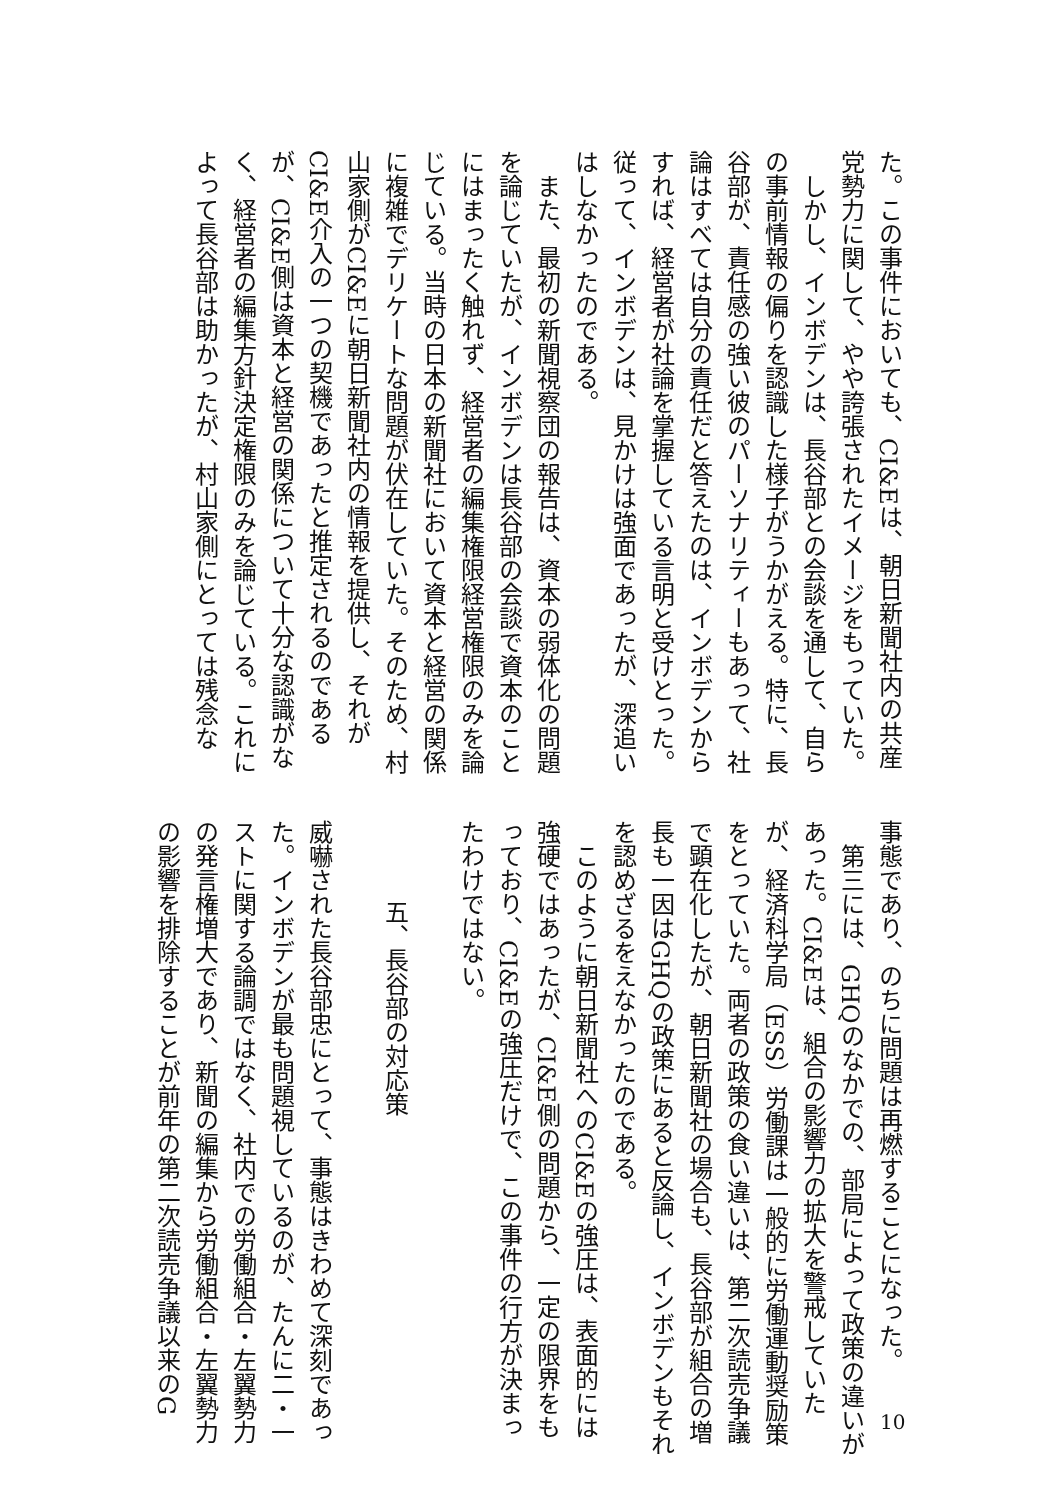た。この事件においても、CI&Eは、朝日新聞社内の共産党勢力に関して、やや誇張されたイメージをもっていた。
　しかし、インボデンは、長谷部との会談を通して、自らの事前情報の偏りを認識した様子がうかがえる。特に、長谷部が、責任感の強い彼のパーソナリティーもあって、社論はすべては自分の責任だと答えたのは、インボデンからすれば、経営者が社論を掌握している言明と受けとった。従って、インボデンは、見かけは強面であったが、深追いはしなかったのである。
　また、最初の新聞視察団の報告は、資本の弱体化の問題を論じていたが、インボデンは長谷部の会談で資本のことにはまったく触れず、経営者の編集権限経営権限のみを論じている。当時の日本の新聞社において資本と経営の関係に複雑でデリケートな問題が伏在していた。そのため、村山家側がCI&Eに朝日新聞社内の情報を提供し、それがCI&E介入の一つの契機であったと推定されるのであるが、CI&E側は資本と経営の関係について十分な認識がなく、経営者の編集方針決定権限のみを論じている。これによって長谷部は助かったが、村山家側にとっては残念な
事態であり、のちに問題は再燃することになった。
　第三には、GHQのなかでの、部局によって政策の違いがあった。CI&Eは、組合の影響力の拡大を警戒していたが、経済科学局（ESS）労働課は一般的に労働運動奨励策をとっていた。両者の政策の食い違いは、第二次読売争議で顕在化したが、朝日新聞社の場合も、長谷部が組合の増長も一因はGHQの政策にあると反論し、インボデンもそれを認めざるをえなかったのである。
　このように朝日新聞社へのCI&Eの強圧は、表面的には強硬ではあったが、CI&E側の問題から、一定の限界をもっており、CI&Eの強圧だけで、この事件の行方が決まったわけではない。
五、長谷部の対応策
威嚇された長谷部忠にとって、事態はきわめて深刻であった。インボデンが最も問題視しているのが、たんに二・一ストに関する論調ではなく、社内での労働組合・左翼勢力の発言権増大であり、新聞の編集から労働組合・左翼勢力の影響を排除することが前年の第二次読売争議以来のG
10